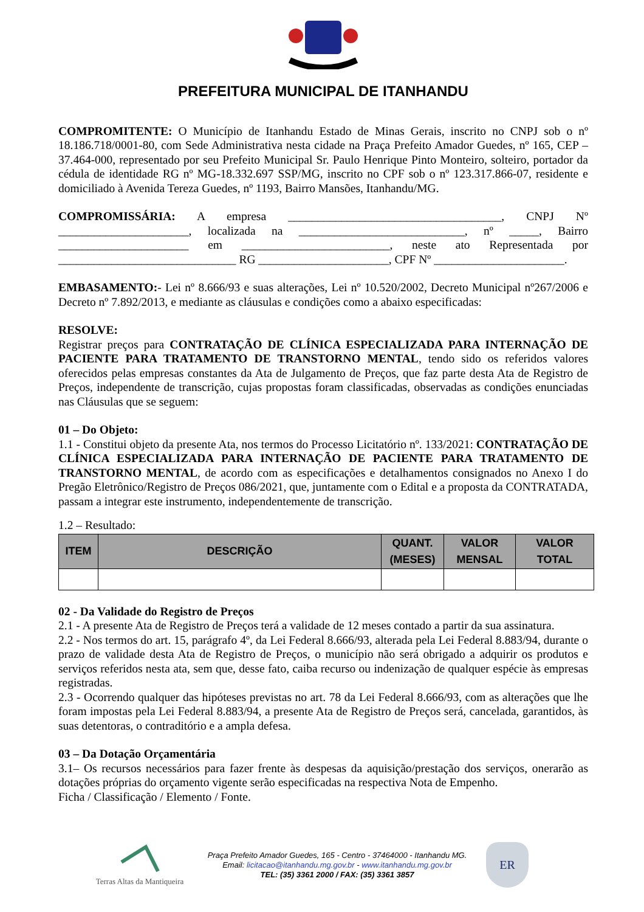PREFEITURA MUNICIPAL DE ITANHANDU
COMPROMITENTE: O Município de Itanhandu Estado de Minas Gerais, inscrito no CNPJ sob o nº 18.186.718/0001-80, com Sede Administrativa nesta cidade na Praça Prefeito Amador Guedes, nº 165, CEP – 37.464-000, representado por seu Prefeito Municipal Sr. Paulo Henrique Pinto Monteiro, solteiro, portador da cédula de identidade RG nº MG-18.332.697 SSP/MG, inscrito no CPF sob o nº 123.317.866-07, residente e domiciliado à Avenida Tereza Guedes, nº 1193, Bairro Mansões, Itanhandu/MG.
COMPROMISSÁRIA: A empresa ____________________________________, CNPJ Nº ______________________, localizada na ____________________________, nº _____, Bairro ______________________ em _________________________, neste ato Representada por ______________________________ RG ______________________, CPF Nº ______________________.
EMBASAMENTO:- Lei nº 8.666/93 e suas alterações, Lei nº 10.520/2002, Decreto Municipal nº267/2006 e Decreto nº 7.892/2013, e mediante as cláusulas e condições como a abaixo especificadas:
RESOLVE:
Registrar preços para CONTRATAÇÃO DE CLÍNICA ESPECIALIZADA PARA INTERNAÇÃO DE PACIENTE PARA TRATAMENTO DE TRANSTORNO MENTAL, tendo sido os referidos valores oferecidos pelas empresas constantes da Ata de Julgamento de Preços, que faz parte desta Ata de Registro de Preços, independente de transcrição, cujas propostas foram classificadas, observadas as condições enunciadas nas Cláusulas que se seguem:
01 – Do Objeto:
1.1 - Constitui objeto da presente Ata, nos termos do Processo Licitatório nº. 133/2021: CONTRATAÇÃO DE CLÍNICA ESPECIALIZADA PARA INTERNAÇÃO DE PACIENTE PARA TRATAMENTO DE TRANSTORNO MENTAL, de acordo com as especificações e detalhamentos consignados no Anexo I do Pregão Eletrônico/Registro de Preços 086/2021, que, juntamente com o Edital e a proposta da CONTRATADA, passam a integrar este instrumento, independentemente de transcrição.
1.2 – Resultado:
| ITEM | DESCRIÇÃO | QUANT. (MESES) | VALOR MENSAL | VALOR TOTAL |
| --- | --- | --- | --- | --- |
02 - Da Validade do Registro de Preços
2.1 - A presente Ata de Registro de Preços terá a validade de 12 meses contado a partir da sua assinatura.
2.2 - Nos termos do art. 15, parágrafo 4º, da Lei Federal 8.666/93, alterada pela Lei Federal 8.883/94, durante o prazo de validade desta Ata de Registro de Preços, o município não será obrigado a adquirir os produtos e serviços referidos nesta ata, sem que, desse fato, caiba recurso ou indenização de qualquer espécie às empresas registradas.
2.3 - Ocorrendo qualquer das hipóteses previstas no art. 78 da Lei Federal 8.666/93, com as alterações que lhe foram impostas pela Lei Federal 8.883/94, a presente Ata de Registro de Preços será, cancelada, garantidos, às suas detentoras, o contraditório e a ampla defesa.
03 – Da Dotação Orçamentária
3.1– Os recursos necessários para fazer frente às despesas da aquisição/prestação dos serviços, onerarão as dotações próprias do orçamento vigente serão especificadas na respectiva Nota de Empenho.
Ficha / Classificação / Elemento / Fonte.
Terras Altas da Mantiqueira
Praça Prefeito Amador Guedes, 165 - Centro - 37464000 - Itanhandu MG.
Email: licitacao@itanhandu.mg.gov.br - www.itanhandu.mg.gov.br
TEL: (35) 3361 2000 / FAX: (35) 3361 3857
ER